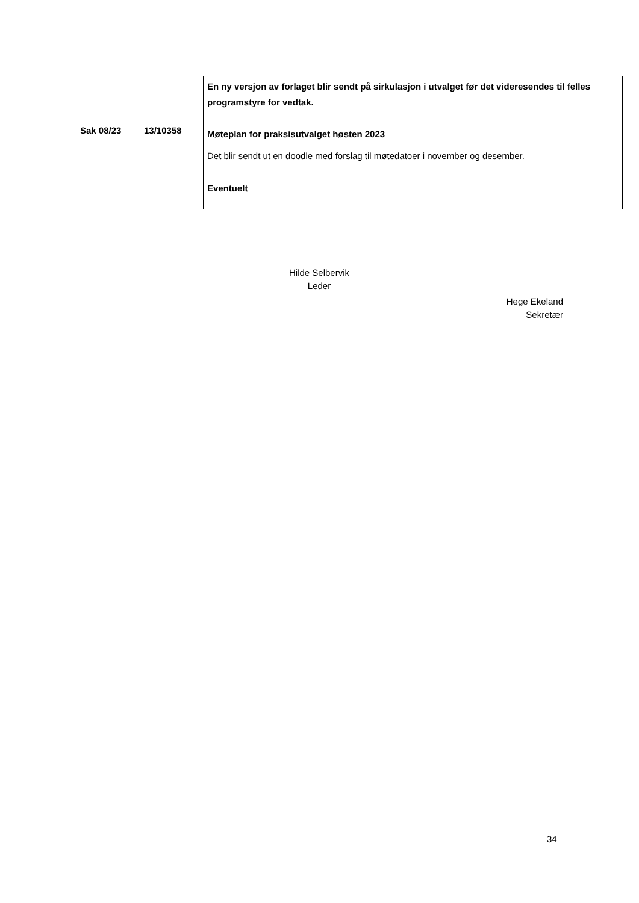| | | En ny versjon av forlaget blir sendt på sirkulasjon i utvalget før det videresendes til felles programstyre for vedtak. |
| Sak 08/23 | 13/10358 | Møteplan for praksisutvalget høsten 2023 Det blir sendt ut en doodle med forslag til møtedatoer i november og desember. |
| | | Eventuelt |
Hilde Selbervik
Leder
Hege Ekeland
Sekretær
34